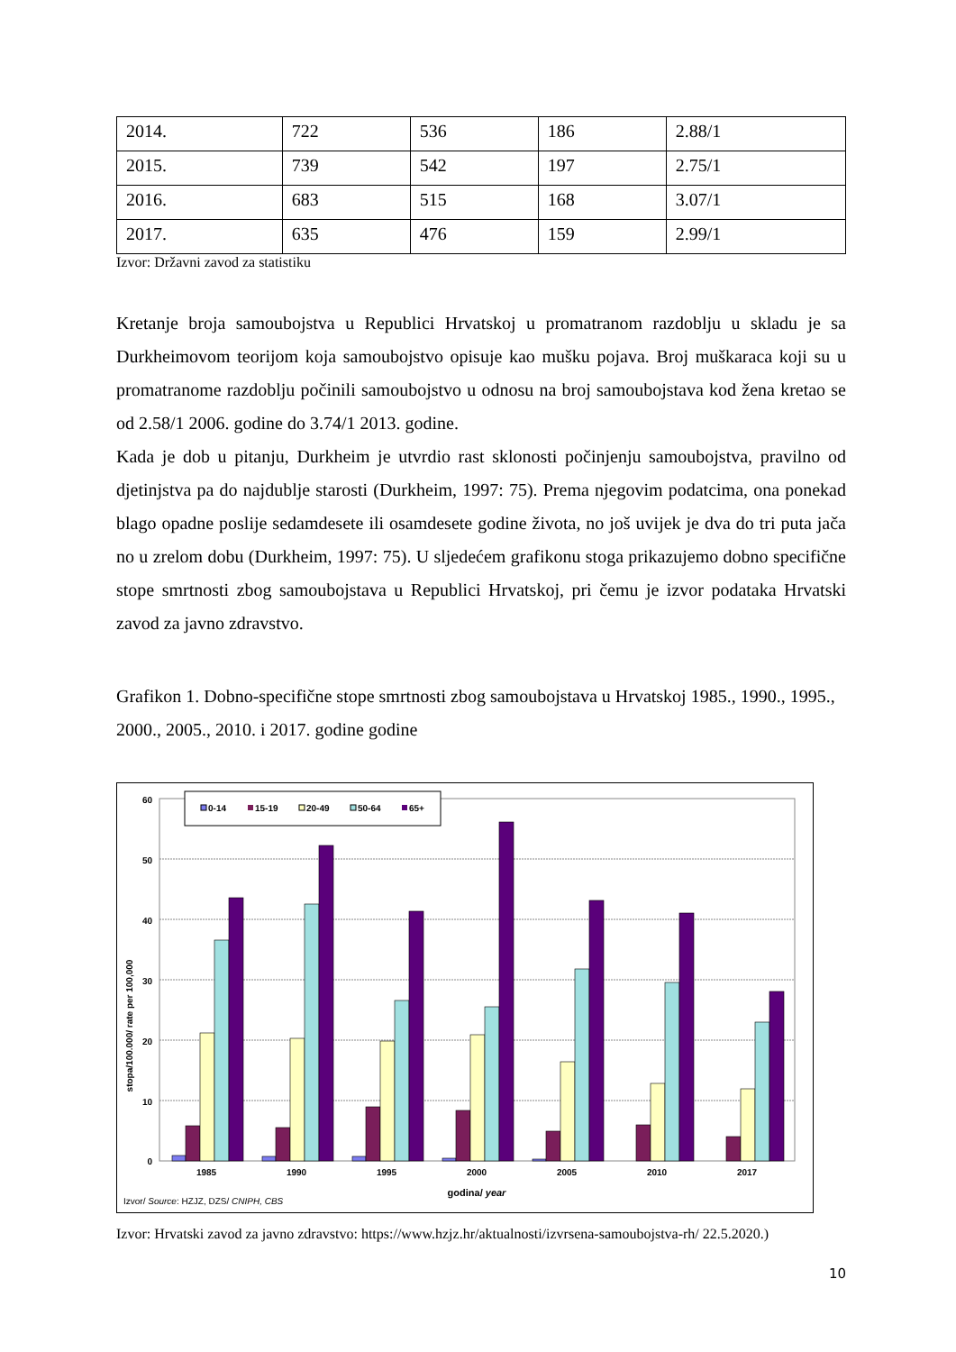| 2014. | 722 | 536 | 186 | 2.88/1 |
| 2015. | 739 | 542 | 197 | 2.75/1 |
| 2016. | 683 | 515 | 168 | 3.07/1 |
| 2017. | 635 | 476 | 159 | 2.99/1 |
Izvor: Državni zavod za statistiku
Kretanje broja samoubojstva u Republici Hrvatskoj u promatranom razdoblju u skladu je sa Durkheimovom teorijom koja samoubojstvo opisuje kao mušku pojava. Broj muškaraca koji su u promatranome razdoblju počinili samoubojstvo u odnosu na broj samoubojstava kod žena kretao se od 2.58/1 2006. godine do 3.74/1 2013. godine.
Kada je dob u pitanju, Durkheim je utvrdio rast sklonosti počinjenju samoubojstva, pravilno od djetinjstva pa do najdublje starosti (Durkheim, 1997: 75). Prema njegovim podatcima, ona ponekad blago opadne poslije sedamdesete ili osamdesete godine života, no još uvijek je dva do tri puta jača no u zrelom dobu (Durkheim, 1997: 75). U sljedećem grafikonu stoga prikazujemo dobno specifične stope smrtnosti zbog samoubojstava u Republici Hrvatskoj, pri čemu je izvor podataka Hrvatski zavod za javno zdravstvo.
Grafikon 1. Dobno-specifične stope smrtnosti zbog samoubojstava u Hrvatskoj 1985., 1990., 1995., 2000., 2005., 2010. i 2017. godine godine
60
50
40
30
20
10
0
stopa/100.000/ rate per 100,000
0-14
15-19
20-49
50-64
65+
1985
1990
1995
2000
2005
2010
2017
godina/ year
Izvor/ Source: HZJZ, DZS/ CNIPH, CBS
Izvor: Hrvatski zavod za javno zdravstvo: https://www.hzjz.hr/aktualnosti/izvrsena-samoubojstva-rh/ 22.5.2020.)
10